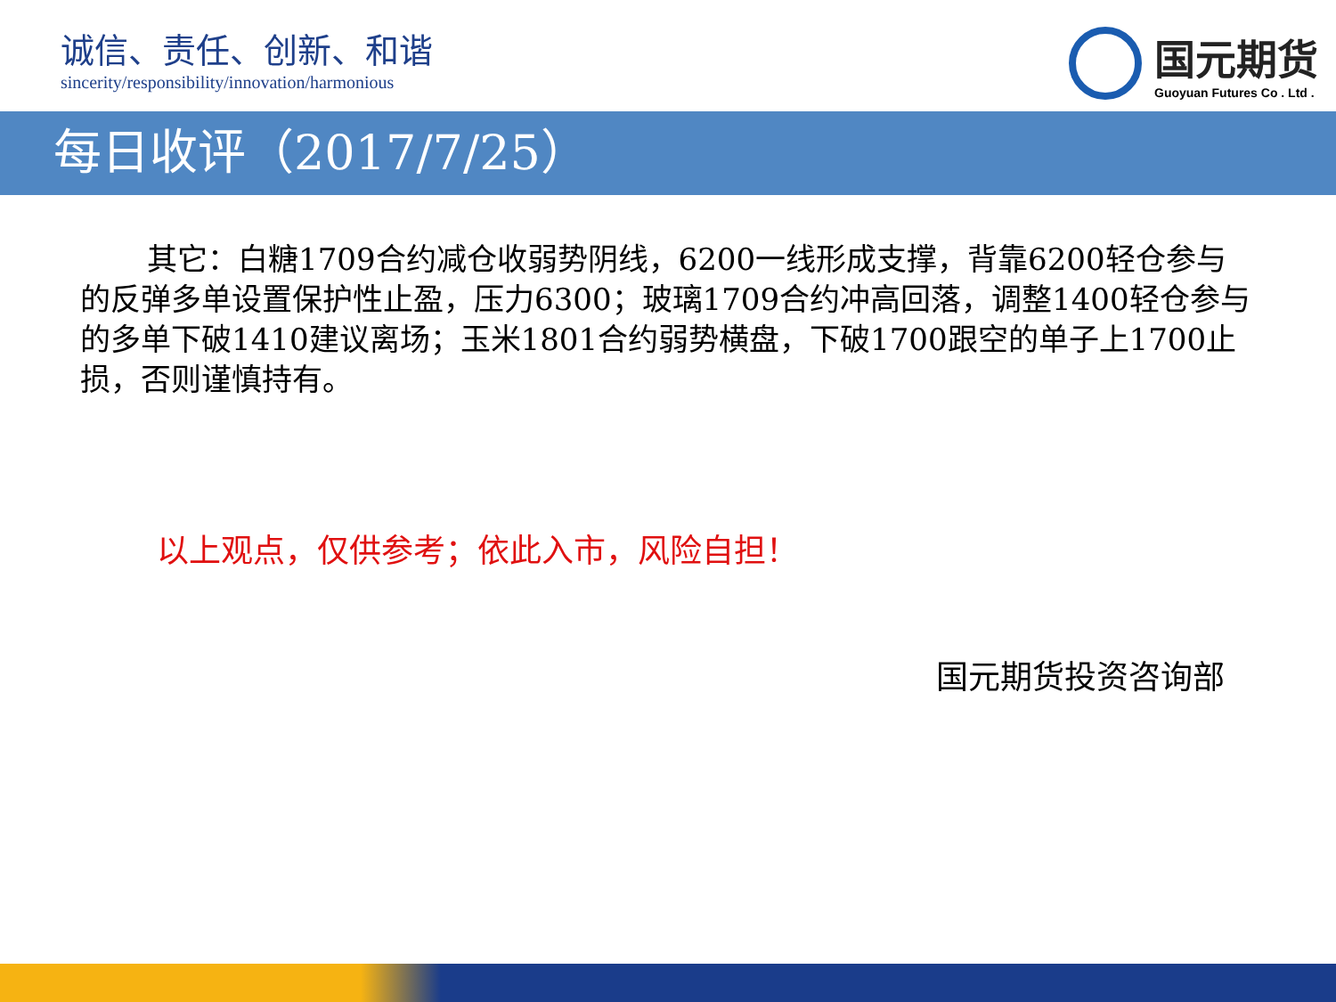诚信、责任、创新、和谐
sincerity/responsibility/innovation/harmonious
国元期货
Guoyuan Futures Co . Ltd .
每日收评（2017/7/25）
其它：白糖1709合约减仓收弱势阴线，6200一线形成支撑，背靠6200轻仓参与的反弹多单设置保护性止盈，压力6300；玻璃1709合约冲高回落，调整1400轻仓参与的多单下破1410建议离场；玉米1801合约弱势横盘，下破1700跟空的单子上1700止损，否则谨慎持有。
以上观点，仅供参考；依此入市，风险自担！
国元期货投资咨询部